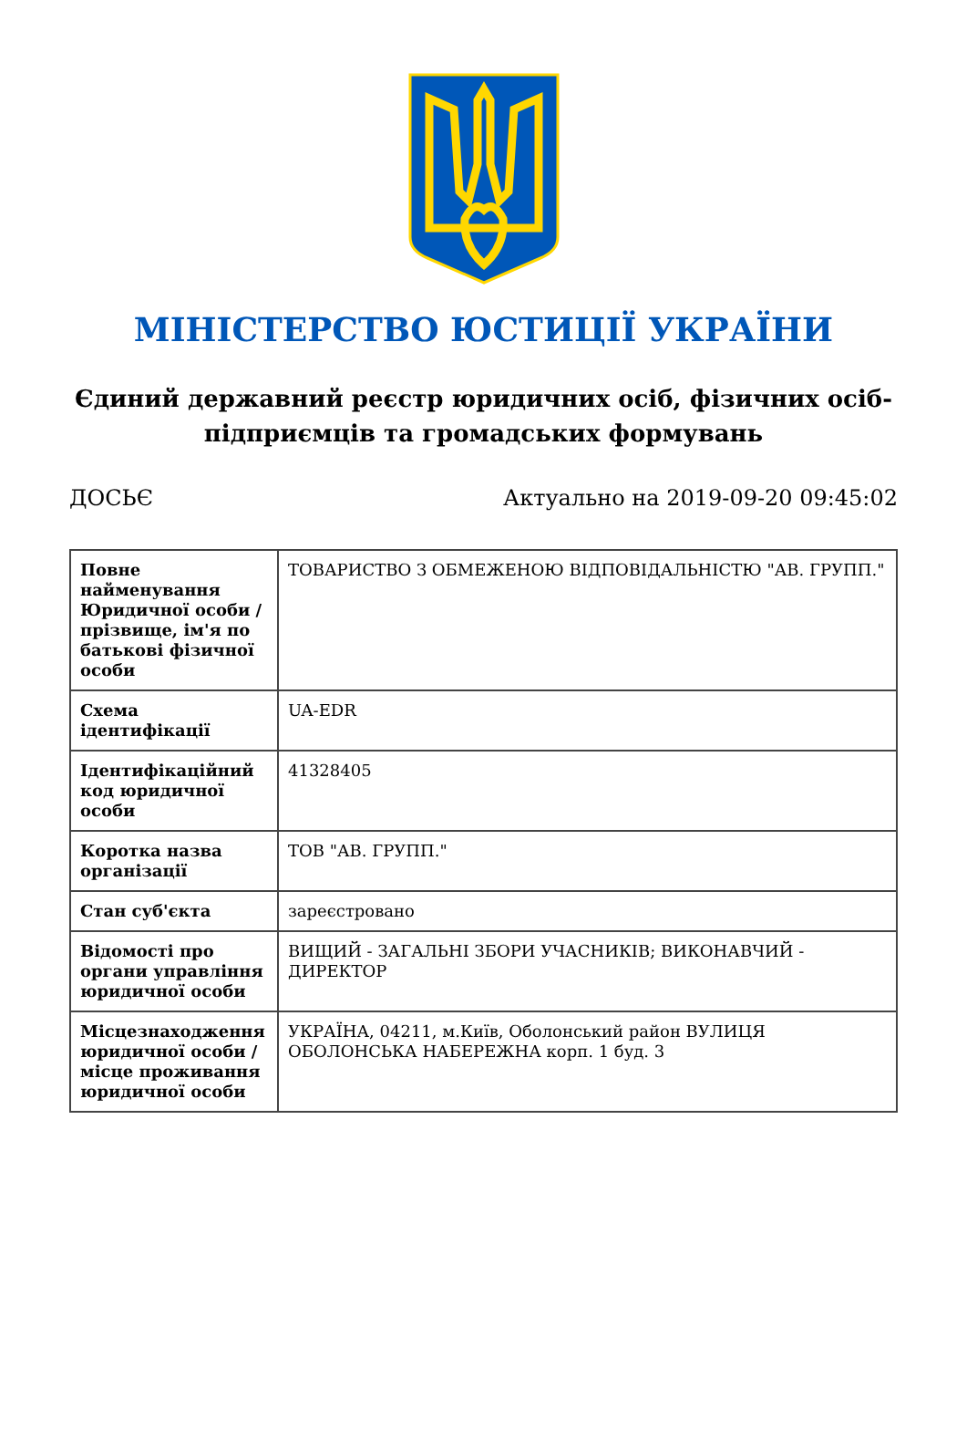МІНІСТЕРСТВО ЮСТИЦІЇ УКРАЇНИ
Єдиний державний реєстр юридичних осіб, фізичних осіб-підприємців та громадських формувань
ДОСЬЄ Актуально на 2019-09-20 09:45:02
| Повне найменування Юридичної особи / прізвище, ім'я по батькові фізичної особи | ТОВАРИСТВО З ОБМЕЖЕНОЮ ВІДПОВІДАЛЬНІСТЮ "АВ. ГРУПП." |
| Схема ідентифікації | UA-EDR |
| Ідентифікаційний код юридичної особи | 41328405 |
| Коротка назва організації | ТОВ "АВ. ГРУПП." |
| Стан суб'єкта | зареєстровано |
| Відомості про органи управління юридичної особи | ВИЩИЙ - ЗАГАЛЬНІ ЗБОРИ УЧАСНИКІВ; ВИКОНАВЧИЙ - ДИРЕКТОР |
| Місцезнаходження юридичної особи / місце проживання юридичної особи | УКРАЇНА, 04211, м.Київ, Оболонський район ВУЛИЦЯ ОБОЛОНСЬКА НАБЕРЕЖНА корп. 1 буд. 3 |